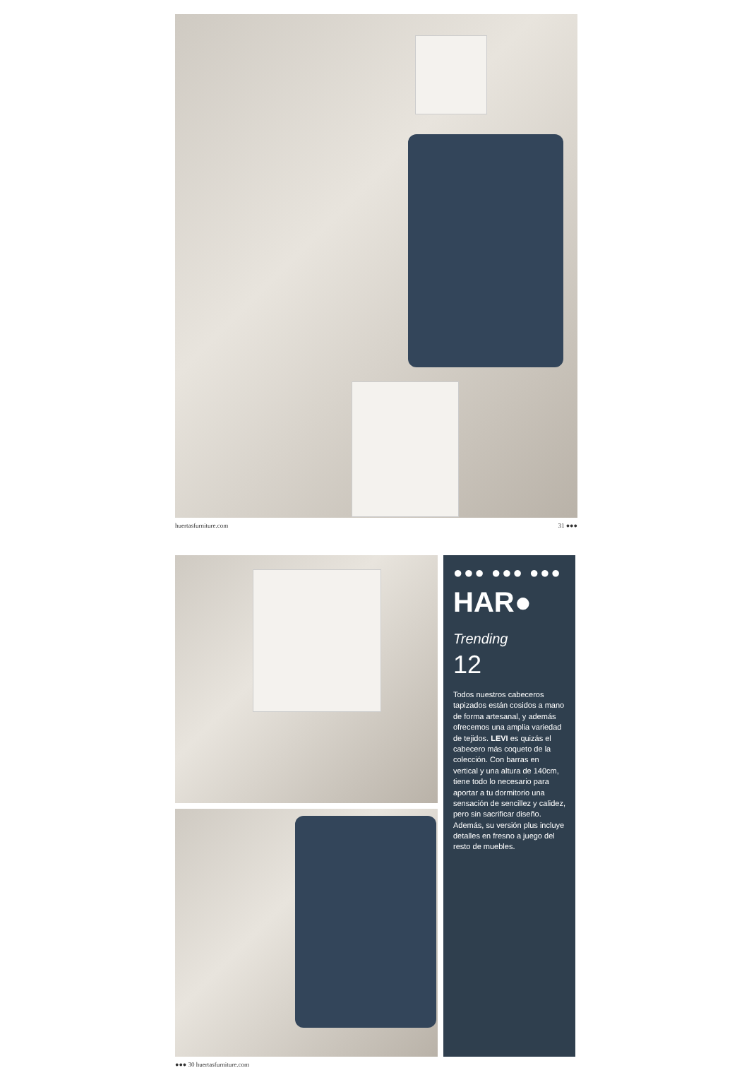huertasfurniture.com 31 ●●●
●●● ●●● ●●●
HAR● Trending
12
Todos nuestros cabeceros tapizados están cosidos a mano de forma artesanal, y además ofrecemos una amplia variedad de tejidos. LEVI es quizás el cabecero más coqueto de la colección. Con barras en vertical y una altura de 140cm, tiene todo lo necesario para aportar a tu dormitorio una sensación de sencillez y calidez, pero sin sacrificar diseño. Además, su versión plus incluye detalles en fresno a juego del resto de muebles.
●●● 30 huertasfurniture.com